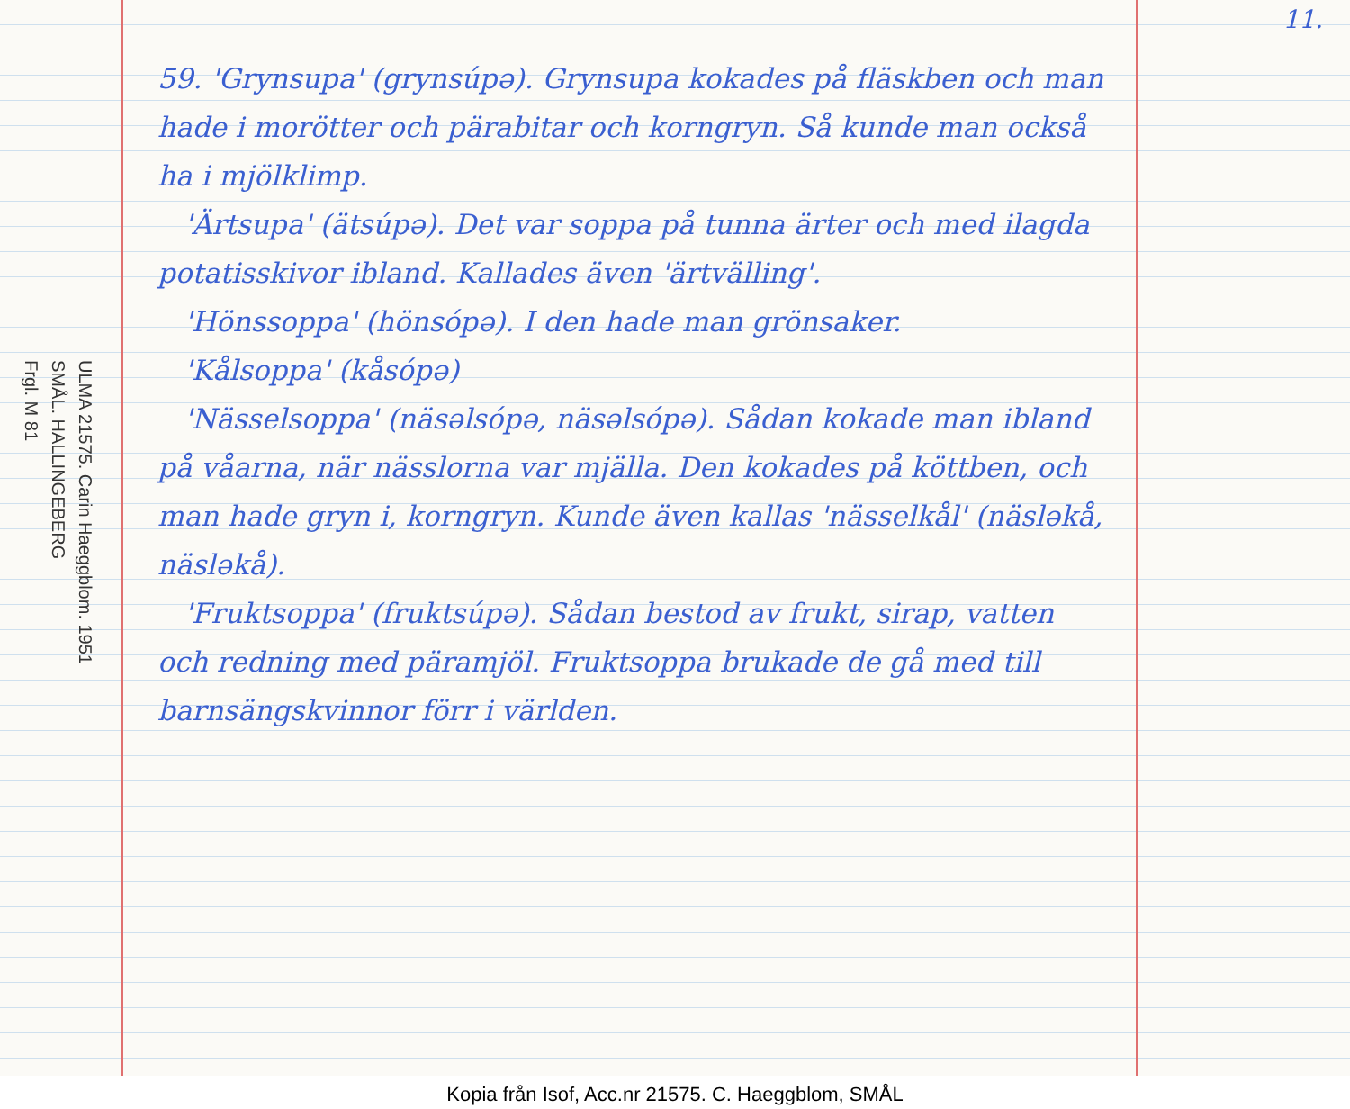11.
ULMA 21575. Carin Haeggblom. 1951
SMÅL. HALLINGEBERG
Frgl. M 81
59. 'Grynsupa' (grynsúpə). Grynsupa kokades på fläskben och man hade i morötter och pärabitar och korngryn. Så kunde man också ha i mjölklimp.
'Ärtsupa' (ätsúpə). Det var soppa på tunna ärter och med ilagda potatisskivor ibland. Kallades även 'ärtvälling'.
'Hönssoppa' (hönsópə). I den hade man grönsaker.
'Kålsoppa' (kåsópə)
'Nässelsoppa' (näsəlsópə, näsəlsópə). Sådan kokade man ibland på våarna, när nässlorna var mjälla. Den kokades på köttben, och man hade gryn i, korngryn. Kunde även kallas 'nässelkål' (näsləkå, näsləkå).
'Fruktsoppa' (fruktsúpə). Sådan bestod av frukt, sirap, vatten och redning med päramjöl. Fruktsoppa brukade de gå med till barnsängskvinnor förr i världen.
Kopia från Isof, Acc.nr 21575. C. Haeggblom, SMÅL